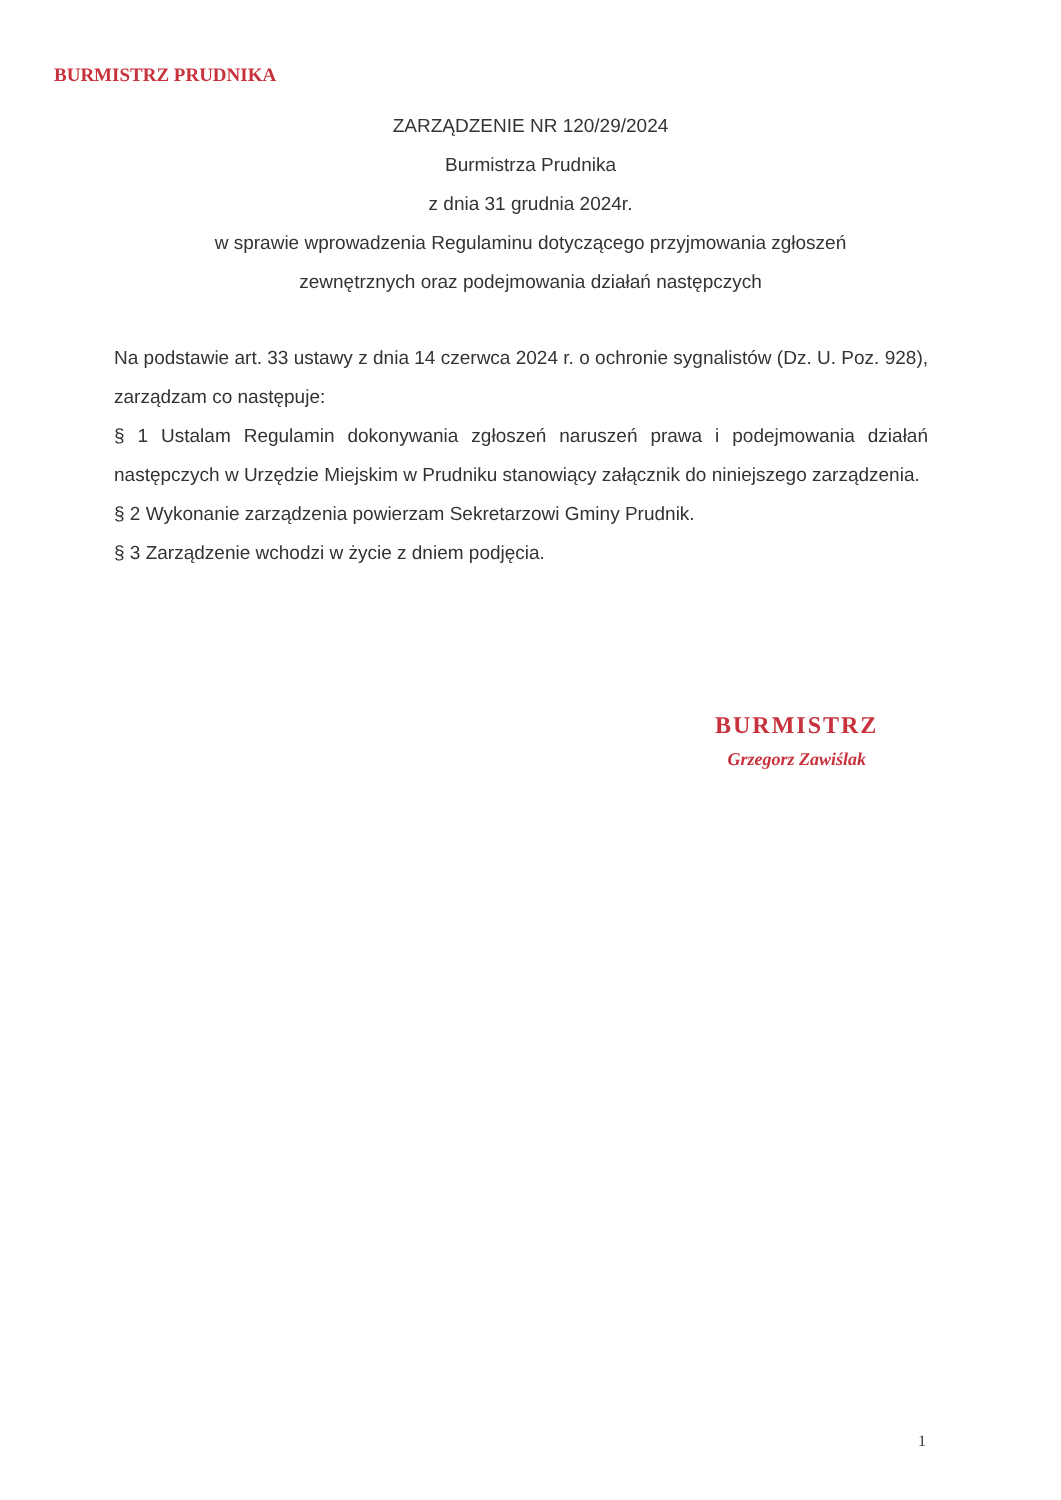BURMISTRZ PRUDNIKA
ZARZĄDZENIE NR 120/29/2024
Burmistrza Prudnika
z dnia 31 grudnia 2024r.
w sprawie wprowadzenia Regulaminu dotyczącego przyjmowania zgłoszeń
zewnętrznych oraz podejmowania działań następczych
Na podstawie art. 33 ustawy z dnia 14 czerwca 2024 r. o ochronie sygnalistów (Dz. U. Poz. 928), zarządzam co następuje:
§ 1 Ustalam Regulamin dokonywania zgłoszeń naruszeń prawa i podejmowania działań następczych w Urzędzie Miejskim w Prudniku stanowiący załącznik do niniejszego zarządzenia.
§ 2 Wykonanie zarządzenia powierzam Sekretarzowi Gminy Prudnik.
§ 3 Zarządzenie wchodzi w życie z dniem podjęcia.
BURMISTRZ
Grzegorz Zawiślak
1